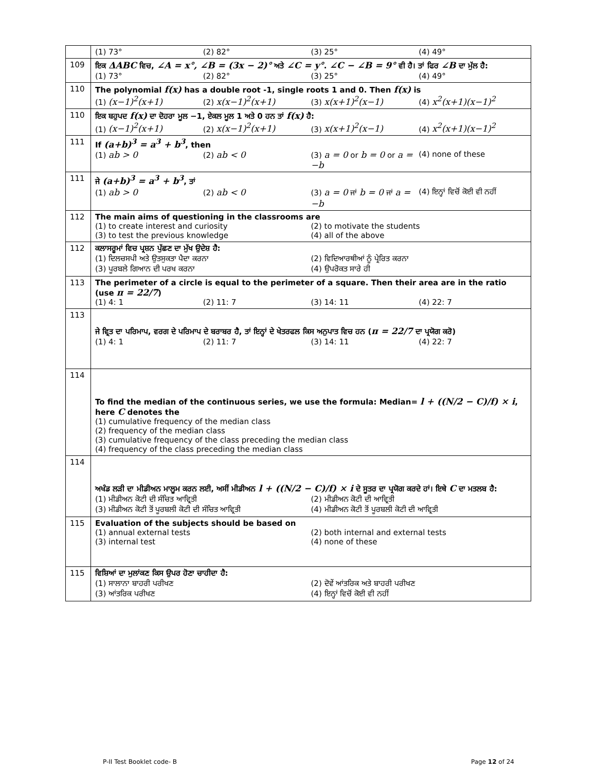| | (1) 73° (2) 82° (3) 25° (4) 49° |
| 109 | ਇਕ ΔABC ਵਿਚ, ∠A = x°, ∠B = (3x − 2)° ਅਤੇ ∠C = y° . ∠C − ∠B = 9° ਵੀ ਹੈ। ਤਾਂ ਫਿਰ ∠B ਦਾ ਮੁੱਲ ਹੈ: (1) 73° (2) 82° (3) 25° (4) 49° |
| 110 | The polynomial f(x) has a double root -1, single roots 1 and 0. Then f(x) is (1) (x−1)<sup>2</sup>(x+1) (2) x(x−1)<sup>2</sup>(x+1) (3) x(x+1)<sup>2</sup>(x−1) (4) x<sup>2</sup>(x+1)(x−1)<sup>2</sup> |
| 110 | ਇਕ ਬਹੁਪਦ f(x) ਦਾ ਦੋਹਰਾ ਮੂਲ −1, ਏਕਲ ਮੂਲ 1 ਅਤੇ 0 ਹਨ ਤਾਂ f(x) ਹੈ: (1) (x−1)<sup>2</sup>(x+1) (2) x(x−1)<sup>2</sup>(x+1) (3) x(x+1)<sup>2</sup>(x−1) (4) x<sup>2</sup>(x+1)(x−1)<sup>2</sup> |
| 111 | If (a+b)<sup>3</sup> = a<sup>3</sup> + b<sup>3</sup> , then (1) ab > 0 (2) ab < 0 (3) a = 0 or b = 0 or a = −b (4) none of these |
| 111 | ਜੇ (a+b)<sup>3</sup> = a<sup>3</sup> + b<sup>3</sup> , ਤਾਂ (1) ab > 0 (2) ab < 0 (3) a = 0 ਜਾਂ b = 0 ਜਾਂ a = −b (4) ਇਨ੍ਹਾਂ ਵਿਚੋਂ ਕੋਈ ਵੀ ਨਹੀਂ |
| 112 | The main aims of questioning in the classrooms are (1) to create interest and curiosity (2) to motivate the students (3) to test the previous knowledge (4) all of the above |
| 112 | ਕਲਾਸਰੂਮਾਂ ਵਿਚ ਪ੍ਰਸ਼ਨ ਪੁੱਛਣ ਦਾ ਮੁੱਖ ਉਦੇਸ਼ ਹੈ: (1) ਦਿਲਚਸਪੀ ਅਤੇ ਉਤਸੁਕਤਾ ਪੈਦਾ ਕਰਨਾ (2) ਵਿਦਿਆਰਥੀਆਂ ਨੂੰ ਪ੍ਰੇਰਿਤ ਕਰਨਾ (3) ਪੂਰਬਲੇ ਗਿਆਨ ਦੀ ਪਰਖ ਕਰਨਾ (4) ਉਪਰੋਕਤ ਸਾਰੇ ਹੀ |
| 113 | The perimeter of a circle is equal to the perimeter of a square. Then their area are in the ratio (use π = 22/7 ) (1) 4: 1 (2) 11: 7 (3) 14: 11 (4) 22: 7 |
| 113 | ਜੇ ਵ੍ਰਿਤ ਦਾ ਪਰਿਮਾਪ, ਵਰਗ ਦੇ ਪਰਿਮਾਪ ਦੇ ਬਰਾਬਰ ਹੈ, ਤਾਂ ਇਨ੍ਹਾਂ ਦੇ ਖੇਤਰਫਲ ਕਿਸ ਅਨੁਪਾਤ ਵਿਚ ਹਨ ( π = 22/7 ਦਾ ਪ੍ਰਯੋਗ ਕਰੋ) (1) 4: 1 (2) 11: 7 (3) 14: 11 (4) 22: 7 |
| 114 | To find the median of the continuous series, we use the formula: Median= l + ((N/2 − C)/f) × i , here C denotes the (1) cumulative frequency of the median class (2) frequency of the median class (3) cumulative frequency of the class preceding the median class (4) frequency of the class preceding the median class |
| 114 | ਅਖੰਡ ਲੜੀ ਦਾ ਮੀਡੀਅਨ ਮਾਲੂਮ ਕਰਨ ਲਈ, ਅਸੀਂ ਮੀਡੀਅਨ l + ((N/2 − C)/f) × i ਦੇ ਸੂਤਰ ਦਾ ਪ੍ਰਯੋਗ ਕਰਦੇ ਹਾਂ। ਇਥੇ C ਦਾ ਮਤਲਬ ਹੈ: (1) ਮੀਡੀਅਨ ਕੋਟੀ ਦੀ ਸੰਚਿਤ ਆਵ੍ਰਿਤੀ (2) ਮੀਡੀਅਨ ਕੋਟੀ ਦੀ ਆਵ੍ਰਿਤੀ (3) ਮੀਡੀਅਨ ਕੋਟੀ ਤੋਂ ਪੂਰਬਲੀ ਕੋਟੀ ਦੀ ਸੰਚਿਤ ਆਵ੍ਰਿਤੀ (4) ਮੀਡੀਅਨ ਕੋਟੀ ਤੋਂ ਪੂਰਬਲੀ ਕੋਟੀ ਦੀ ਆਵ੍ਰਿਤੀ |
| 115 | Evaluation of the subjects should be based on (1) annual external tests (2) both internal and external tests (3) internal test (4) none of these |
| 115 | ਵਿਸ਼ਿਆਂ ਦਾ ਮੁਲਾਂਕਣ ਕਿਸ ਉਪਰ ਹੋਣਾ ਚਾਹੀਦਾ ਹੈ: (1) ਸਾਲਾਨਾ ਬਾਹਰੀ ਪਰੀਖਣ (2) ਦੋਵੇਂ ਆਂਤਰਿਕ ਅਤੇ ਬਾਹਰੀ ਪਰੀਖਣ (3) ਆਂਤਰਿਕ ਪਰੀਖਣ (4) ਇਨ੍ਹਾਂ ਵਿਚੋਂ ਕੋਈ ਵੀ ਨਹੀਂ |
P-II Test Booklet code- B Page 12 of 24